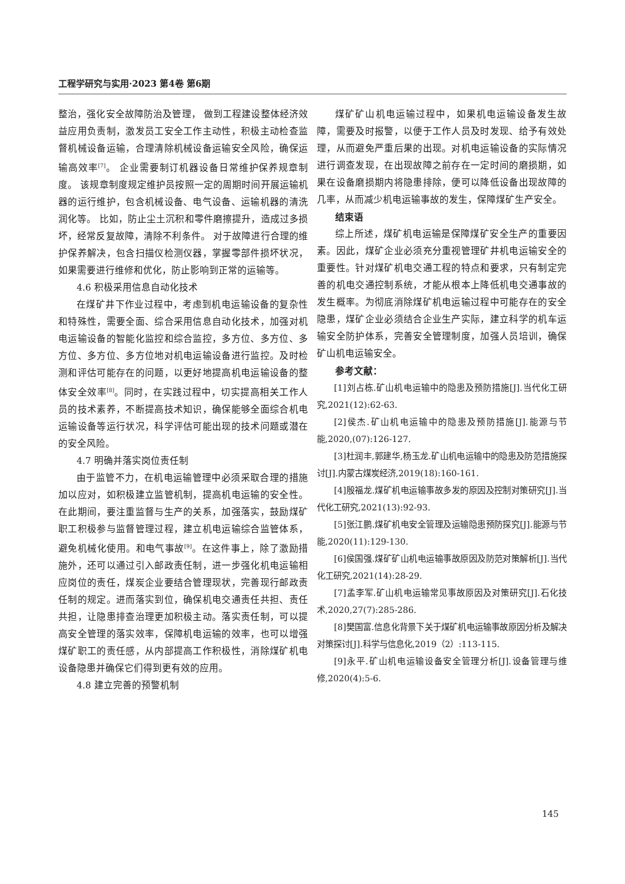工程学研究与实用·2023 第4卷 第6期
整治，强化安全故障防治及管理， 做到工程建设整体经济效益应用负责制，激发员工安全工作主动性，积极主动检查监督机械设备运输，合理清除机械设备运输安全风险，确保运输高效率<sup>[7]</sup>。 企业需要制订机器设备日常维护保养规章制度。 该规章制度规定维护员按照一定的周期时间开展运输机器的运行维护，包含机械设备、电气设备、运输机器的清洗润化等。 比如，防止尘土沉积和零件磨擦提升，造成过多损坏，经常反复故障，清除不利条件。 对于故障进行合理的维护保养解决，包含扫描仪检测仪器，掌握零部件损坏状况，如果需要进行维修和优化，防止影响到正常的运输等。
4.6 积极采用信息自动化技术
在煤矿井下作业过程中，考虑到机电运输设备的复杂性和特殊性，需要全面、综合采用信息自动化技术，加强对机电运输设备的智能化监控和综合监控，多方位、多方位、多方位、多方位、多方位地对机电运输设备进行监控。及时检测和评估可能存在的问题，以更好地提高机电运输设备的整体安全效率<sup>[8]</sup>。同时，在实践过程中，切实提高相关工作人员的技术素养，不断提高技术知识，确保能够全面综合机电运输设备等运行状况，科学评估可能出现的技术问题或潜在的安全风险。
4.7 明确并落实岗位责任制
由于监管不力，在机电运输管理中必须采取合理的措施加以应对，如积极建立监管机制，提高机电运输的安全性。在此期间，要注重监督与生产的关系，加强落实，鼓励煤矿职工积极参与监督管理过程，建立机电运输综合监管体系，避免机械化使用。和电气事故<sup>[9]</sup>。在这件事上，除了激励措施外，还可以通过引入邮政责任制，进一步强化机电运输相应岗位的责任，煤炭企业要结合管理现状，完善现行邮政责任制的规定。进而落实到位，确保机电交通责任共担、责任共担，让隐患排查治理更加积极主动。落实责任制，可以提高安全管理的落实效率，保障机电运输的效率，也可以增强煤矿职工的责任感，从内部提高工作积极性，消除煤矿机电设备隐患并确保它们得到更有效的应用。
4.8 建立完善的预警机制
煤矿矿山机电运输过程中，如果机电运输设备发生故障，需要及时报警，以便于工作人员及时发现、给予有效处理，从而避免严重后果的出现。对机电运输设备的实际情况进行调查发现，在出现故障之前存在一定时间的磨损期，如果在设备磨损期内将隐患排除，便可以降低设备出现故障的几率，从而减少机电运输事故的发生，保障煤矿生产安全。
结束语
综上所述，煤矿机电运输是保障煤矿安全生产的重要因素。因此，煤矿企业必须充分重视管理矿井机电运输安全的重要性。针对煤矿机电交通工程的特点和要求，只有制定完善的机电交通控制系统，才能从根本上降低机电交通事故的发生概率。为彻底消除煤矿机电运输过程中可能存在的安全隐患，煤矿企业必须结合企业生产实际，建立科学的机车运输安全防护体系，完善安全管理制度，加强人员培训，确保矿山机电运输安全。
参考文献：
[1]刘占栋.矿山机电运输中的隐患及预防措施[J].当代化工研究,2021(12):62-63.
[2]侯杰.矿山机电运输中的隐患及预防措施[J].能源与节能,2020,(07):126-127.
[3]杜润丰,郭建华,杨玉龙.矿山机电运输中的隐患及防范措施探讨[J].内蒙古煤炭经济,2019(18):160-161.
[4]殷福龙.煤矿机电运输事故多发的原因及控制对策研究[J].当代化工研究,2021(13):92-93.
[5]张江鹏.煤矿机电安全管理及运输隐患预防探究[J].能源与节能,2020(11):129-130.
[6]侯国强.煤矿矿山机电运输事故原因及防范对策解析[J].当代化工研究,2021(14):28-29.
[7]孟李军.矿山机电运输常见事故原因及对策研究[J].石化技术,2020,27(7):285-286.
[8]樊国富.信息化背景下关于煤矿机电运输事故原因分析及解决对策探讨[J].科学与信息化,2019（2）:113-115.
[9]永平.矿山机电运输设备安全管理分析[J].设备管理与维修,2020(4):5-6.
145